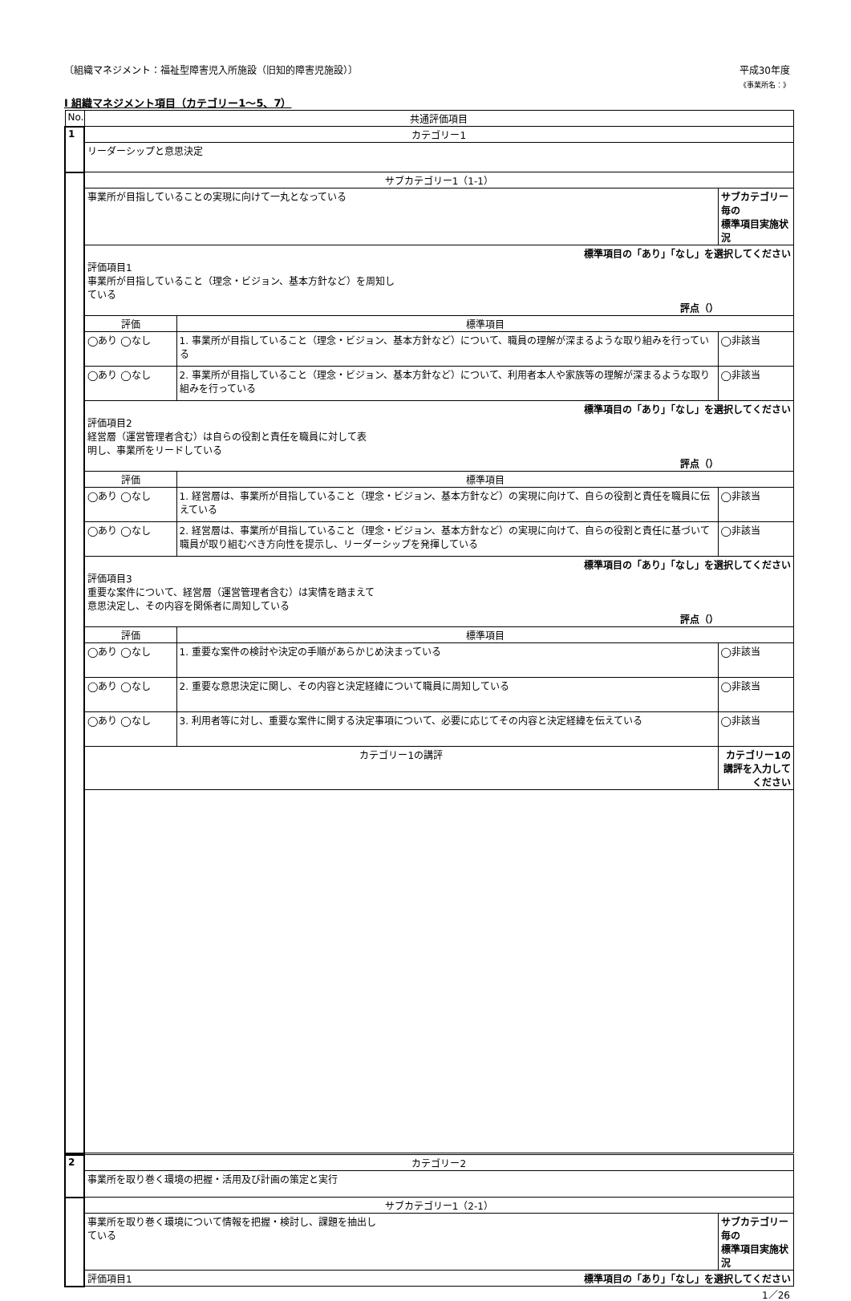〔組織マネジメント：福祉型障害児入所施設（旧知的障害児施設）〕 平成30年度
《事業所名：》
Ⅰ 組織マネジメント項目（カテゴリー1～5、7）
| No. | 共通評価項目 | | |
| --- | --- | --- | --- |
| 1 | カテゴリー1 | | |
| | リーダーシップと意思決定 | | |
| | サブカテゴリー1（1-1） | | |
| | 事業所が目指していることの実現に向けて一丸となっている | | サブカテゴリー毎の 標準項目実施状況 |
| | 標準項目の「あり」「なし」を選択してください 評価項目1 事業所が目指していること（理念・ビジョン、基本方針など）を周知し ている 評点（） | | |
| | 評価 | 標準項目 | |
| | ◯あり ◯なし | 1. 事業所が目指していること（理念・ビジョン、基本方針など）について、職員の理解が深まるような取り組みを行っている | ◯非該当 |
| | ◯あり ◯なし | 2. 事業所が目指していること（理念・ビジョン、基本方針など）について、利用者本人や家族等の理解が深まるような取り組みを行っている | ◯非該当 |
| | 標準項目の「あり」「なし」を選択してください 評価項目2 経営層（運営管理者含む）は自らの役割と責任を職員に対して表 明し、事業所をリードしている 評点（） | | |
| | 評価 | 標準項目 | |
| | ◯あり ◯なし | 1. 経営層は、事業所が目指していること（理念・ビジョン、基本方針など）の実現に向けて、自らの役割と責任を職員に伝えている | ◯非該当 |
| | ◯あり ◯なし | 2. 経営層は、事業所が目指していること（理念・ビジョン、基本方針など）の実現に向けて、自らの役割と責任に基づいて職員が取り組むべき方向性を提示し、リーダーシップを発揮している | ◯非該当 |
| | 標準項目の「あり」「なし」を選択してください 評価項目3 重要な案件について、経営層（運営管理者含む）は実情を踏まえて 意思決定し、その内容を関係者に周知している 評点（） | | |
| | 評価 | 標準項目 | |
| | ◯あり ◯なし | 1. 重要な案件の検討や決定の手順があらかじめ決まっている | ◯非該当 |
| | ◯あり ◯なし | 2. 重要な意思決定に関し、その内容と決定経緯について職員に周知している | ◯非該当 |
| | ◯あり ◯なし | 3. 利用者等に対し、重要な案件に関する決定事項について、必要に応じてその内容と決定経緯を伝えている | ◯非該当 |
| | カテゴリー1の講評 | | カテゴリー1の講評を入力してください |
| 2 | カテゴリー2 | |
| | 事業所を取り巻く環境の把握・活用及び計画の策定と実行 | |
| | サブカテゴリー1（2-1） | |
| | 事業所を取り巻く環境について情報を把握・検討し、課題を抽出し ている | サブカテゴリー毎の 標準項目実施状況 |
| | 評価項目1 標準項目の「あり」「なし」を選択してください | |
1／26